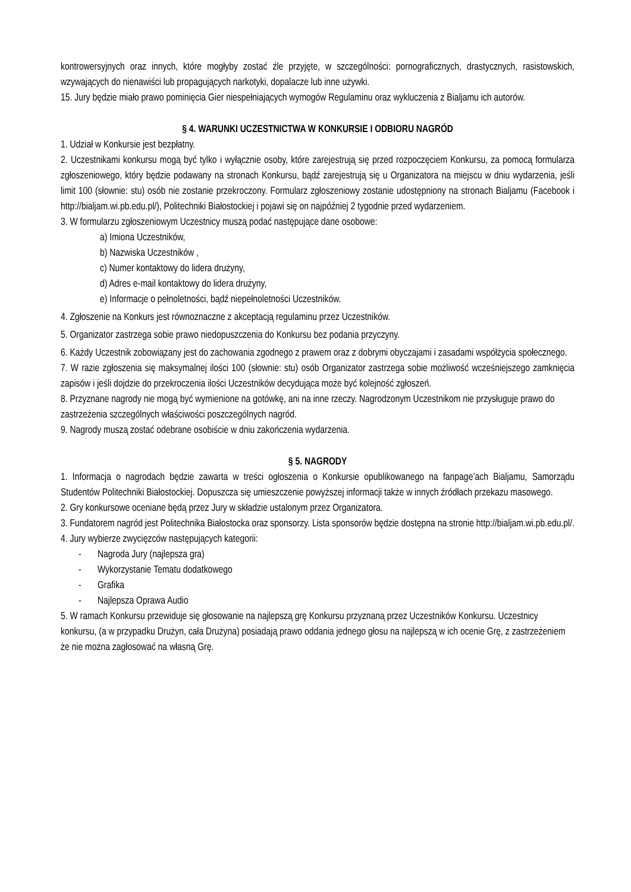kontrowersyjnych oraz innych, które mogłyby zostać źle przyjęte, w szczególności: pornograficznych, drastycznych, rasistowskich, wzywających do nienawiści lub propagujących narkotyki, dopalacze lub inne używki.
15. Jury będzie miało prawo pominięcia Gier niespełniających wymogów Regulaminu oraz wykluczenia z Bialjamu ich autorów.
§ 4. WARUNKI UCZESTNICTWA W KONKURSIE I ODBIORU NAGRÓD
1. Udział w Konkursie jest bezpłatny.
2. Uczestnikami konkursu mogą być tylko i wyłącznie osoby, które zarejestrują się przed rozpoczęciem Konkursu, za pomocą formularza zgłoszeniowego, który będzie podawany na stronach Konkursu, bądź zarejestrują się u Organizatora na miejscu w dniu wydarzenia, jeśli limit 100 (słownie: stu) osób nie zostanie przekroczony. Formularz zgłoszeniowy zostanie udostępniony na stronach Bialjamu (Facebook i http://bialjam.wi.pb.edu.pl/), Politechniki Białostockiej i pojawi się on najpóźniej 2 tygodnie przed wydarzeniem.
3. W formularzu zgłoszeniowym Uczestnicy muszą podać następujące dane osobowe:
a) Imiona Uczestników,
b) Nazwiska Uczestników ,
c) Numer kontaktowy do lidera drużyny,
d) Adres e-mail kontaktowy do lidera drużyny,
e) Informacje o pełnoletności, bądź niepełnoletności Uczestników.
4. Zgłoszenie na Konkurs jest równoznaczne z akceptacją regulaminu przez Uczestników.
5. Organizator zastrzega sobie prawo niedopuszczenia do Konkursu bez podania przyczyny.
6. Każdy Uczestnik zobowiązany jest do zachowania zgodnego z prawem oraz z dobrymi obyczajami i zasadami współżycia społecznego.
7. W razie zgłoszenia się maksymalnej ilości 100 (słownie: stu) osób Organizator zastrzega sobie możliwość wcześniejszego zamknięcia zapisów i jeśli dojdzie do przekroczenia ilości Uczestników decydująca może być kolejność zgłoszeń.
8. Przyznane nagrody nie mogą być wymienione na gotówkę, ani na inne rzeczy. Nagrodzonym Uczestnikom nie przysługuje prawo do zastrzeżenia szczególnych właściwości poszczególnych nagród.
9. Nagrody muszą zostać odebrane osobiście w dniu zakończenia wydarzenia.
§ 5. NAGRODY
1. Informacja o nagrodach będzie zawarta w treści ogłoszenia o Konkursie opublikowanego na fanpage’ach Bialjamu, Samorządu Studentów Politechniki Białostockiej. Dopuszcza się umieszczenie powyższej informacji także w innych źródłach przekazu masowego.
2. Gry konkursowe oceniane będą przez Jury w składzie ustalonym przez Organizatora.
3. Fundatorem nagród jest Politechnika Białostocka oraz sponsorzy. Lista sponsorów będzie dostępna na stronie http://bialjam.wi.pb.edu.pl/.
4. Jury wybierze zwycięzców następujących kategorii:
- Nagroda Jury (najlepsza gra)
- Wykorzystanie Tematu dodatkowego
- Grafika
- Najlepsza Oprawa Audio
5. W ramach Konkursu przewiduje się głosowanie na najlepszą grę Konkursu przyznaną przez Uczestników Konkursu. Uczestnicy konkursu, (a w przypadku Drużyn, cała Drużyna) posiadają prawo oddania jednego głosu na najlepszą w ich ocenie Grę, z zastrzeżeniem że nie można zagłosować na własną Grę.